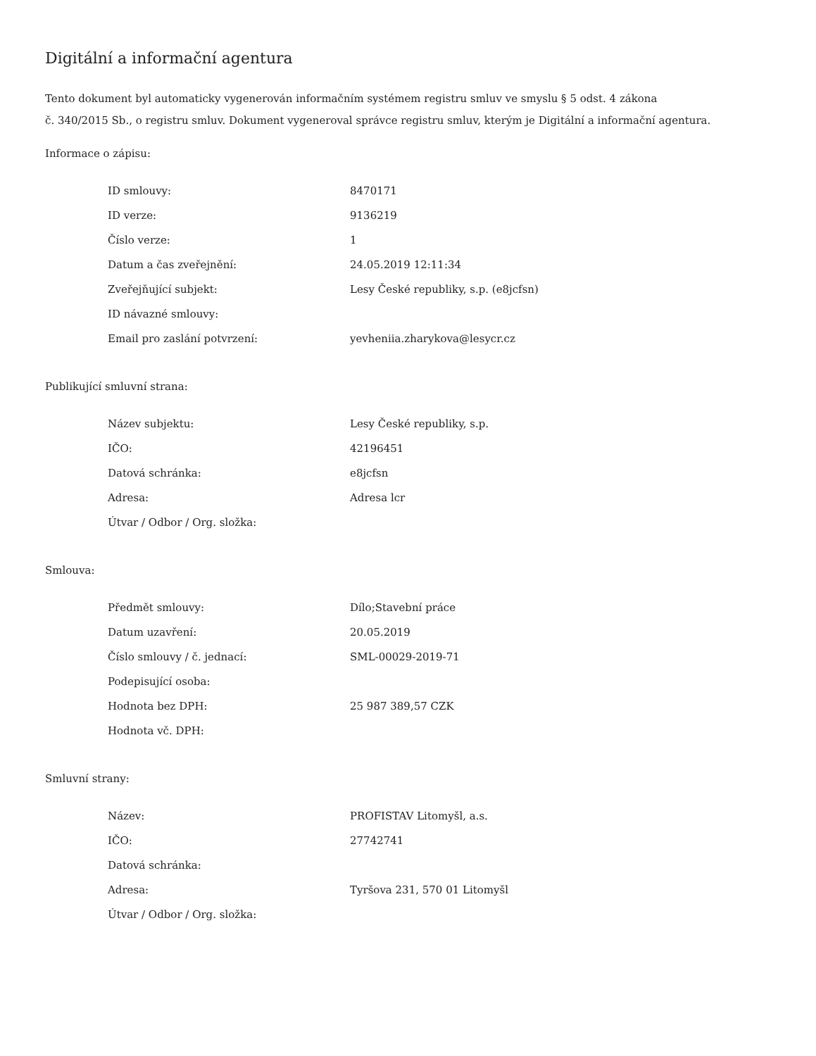Digitální a informační agentura
Tento dokument byl automaticky vygenerován informačním systémem registru smluv ve smyslu § 5 odst. 4 zákona
č. 340/2015 Sb., o registru smluv. Dokument vygeneroval správce registru smluv, kterým je Digitální a informační agentura.
Informace o zápisu:
| ID smlouvy: | 8470171 |
| ID verze: | 9136219 |
| Číslo verze: | 1 |
| Datum a čas zveřejnění: | 24.05.2019 12:11:34 |
| Zveřejňující subjekt: | Lesy České republiky, s.p. (e8jcfsn) |
| ID návazné smlouvy: | |
| Email pro zaslání potvrzení: | yevheniia.zharykova@lesycr.cz |
Publikující smluvní strana:
| Název subjektu: | Lesy České republiky, s.p. |
| IČO: | 42196451 |
| Datová schránka: | e8jcfsn |
| Adresa: | Adresa lcr |
| Útvar / Odbor / Org. složka: | |
Smlouva:
| Předmět smlouvy: | Dílo;Stavební práce |
| Datum uzavření: | 20.05.2019 |
| Číslo smlouvy / č. jednací: | SML-00029-2019-71 |
| Podepisující osoba: | |
| Hodnota bez DPH: | 25 987 389,57 CZK |
| Hodnota vč. DPH: | |
Smluvní strany:
| Název: | PROFISTAV Litomyšl, a.s. |
| IČO: | 27742741 |
| Datová schránka: | |
| Adresa: | Tyršova 231, 570 01 Litomyšl |
| Útvar / Odbor / Org. složka: | |